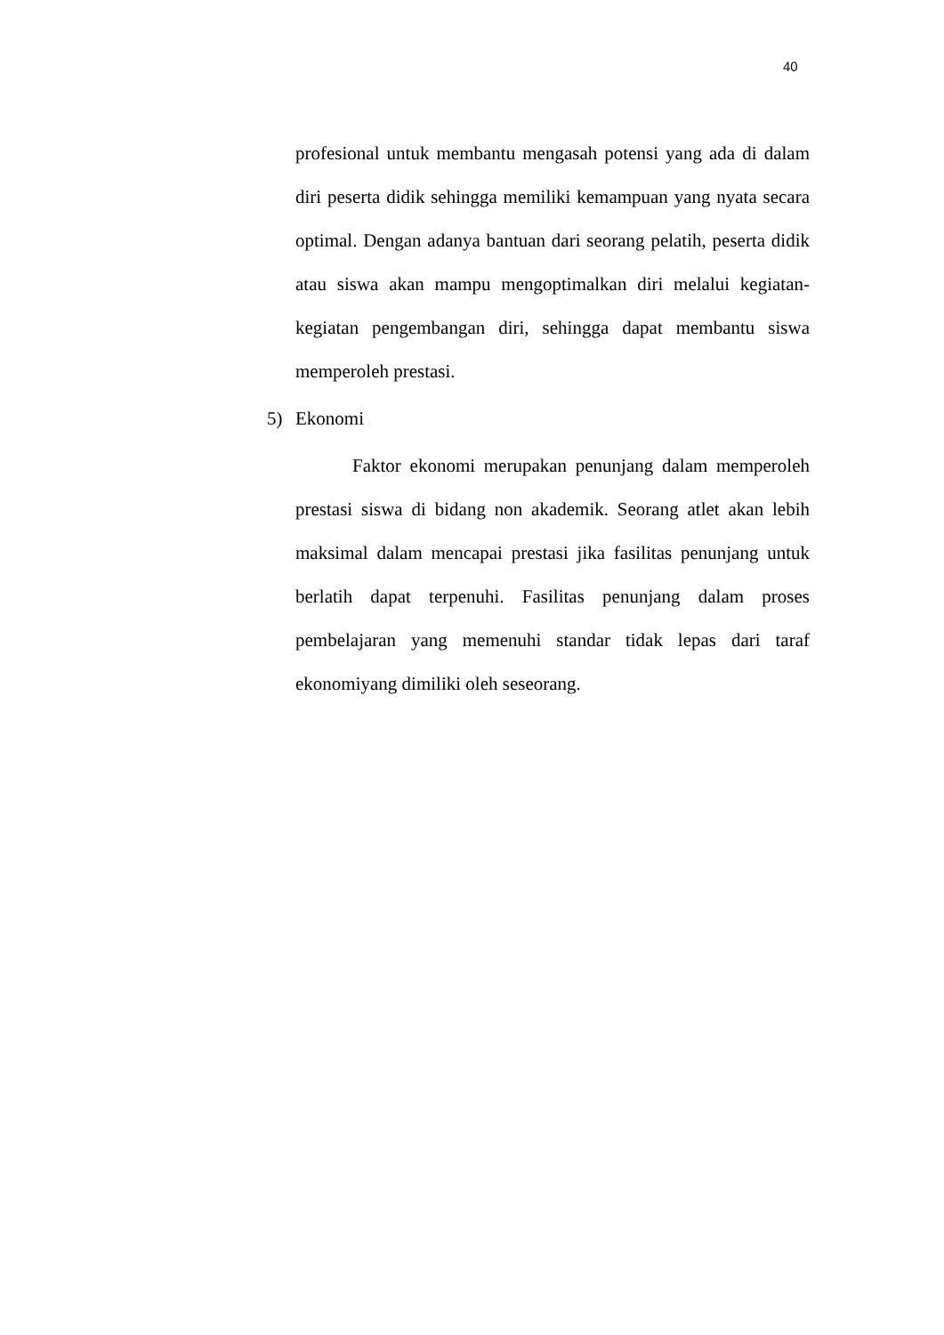40
profesional untuk membantu mengasah potensi yang ada di dalam diri peserta didik sehingga memiliki kemampuan yang nyata secara optimal. Dengan adanya bantuan dari seorang pelatih, peserta didik atau siswa akan mampu mengoptimalkan diri melalui kegiatan-kegiatan pengembangan diri, sehingga dapat membantu siswa memperoleh prestasi.
5) Ekonomi
Faktor ekonomi merupakan penunjang dalam memperoleh prestasi siswa di bidang non akademik. Seorang atlet akan lebih maksimal dalam mencapai prestasi jika fasilitas penunjang untuk berlatih dapat terpenuhi. Fasilitas penunjang dalam proses pembelajaran yang memenuhi standar tidak lepas dari taraf ekonomiyang dimiliki oleh seseorang.